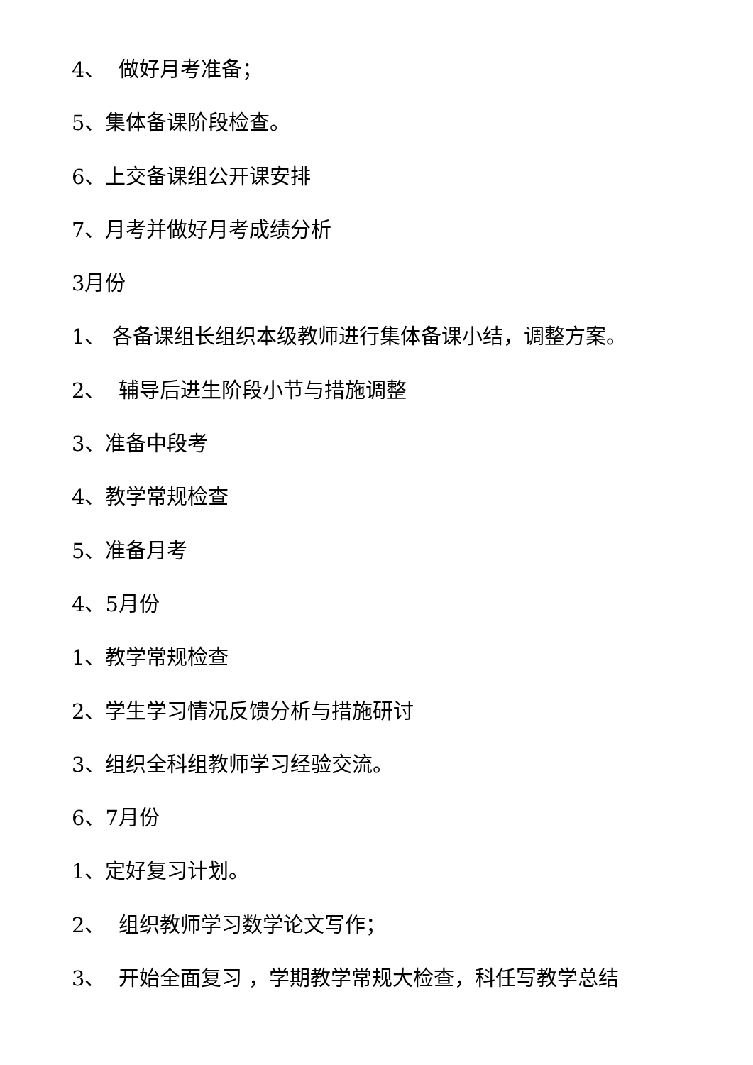4、 做好月考准备；
5、集体备课阶段检查。
6、上交备课组公开课安排
7、月考并做好月考成绩分析
3月份
1、 各备课组长组织本级教师进行集体备课小结，调整方案。
2、 辅导后进生阶段小节与措施调整
3、准备中段考
4、教学常规检查
5、准备月考
4、5月份
1、教学常规检查
2、学生学习情况反馈分析与措施研讨
3、组织全科组教师学习经验交流。
6、7月份
1、定好复习计划。
2、 组织教师学习数学论文写作；
3、 开始全面复习 ，学期教学常规大检查，科任写教学总结